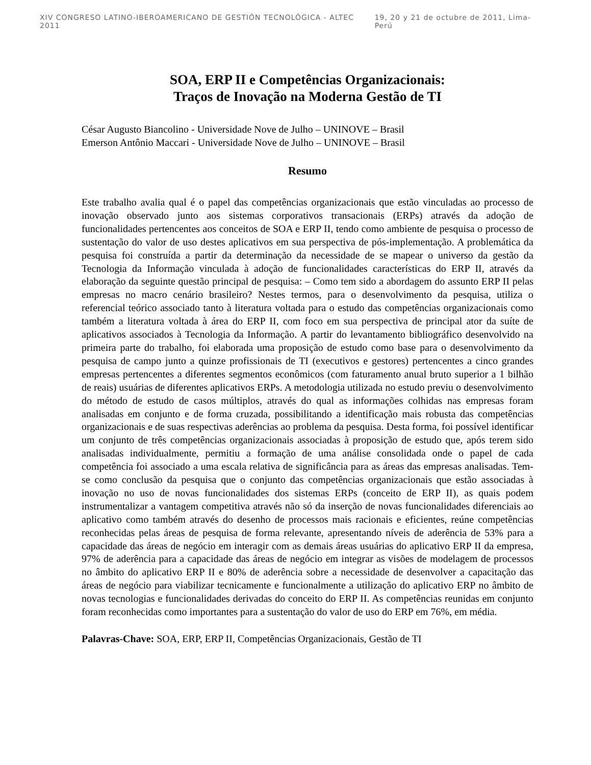XIV CONGRESO LATINO-IBEROAMERICANO DE GESTIÓN TECNOLÓGICA - ALTEC 2011 19, 20 y 21 de octubre de 2011, Lima-Perú
SOA, ERP II e Competências Organizacionais:
Traços de Inovação na Moderna Gestão de TI
César Augusto Biancolino - Universidade Nove de Julho – UNINOVE – Brasil
Emerson Antônio Maccari - Universidade Nove de Julho – UNINOVE – Brasil
Resumo
Este trabalho avalia qual é o papel das competências organizacionais que estão vinculadas ao processo de inovação observado junto aos sistemas corporativos transacionais (ERPs) através da adoção de funcionalidades pertencentes aos conceitos de SOA e ERP II, tendo como ambiente de pesquisa o processo de sustentação do valor de uso destes aplicativos em sua perspectiva de pós-implementação. A problemática da pesquisa foi construída a partir da determinação da necessidade de se mapear o universo da gestão da Tecnologia da Informação vinculada à adoção de funcionalidades características do ERP II, através da elaboração da seguinte questão principal de pesquisa: – Como tem sido a abordagem do assunto ERP II pelas empresas no macro cenário brasileiro? Nestes termos, para o desenvolvimento da pesquisa, utiliza o referencial teórico associado tanto à literatura voltada para o estudo das competências organizacionais como também a literatura voltada à área do ERP II, com foco em sua perspectiva de principal ator da suíte de aplicativos associados à Tecnologia da Informação. A partir do levantamento bibliográfico desenvolvido na primeira parte do trabalho, foi elaborada uma proposição de estudo como base para o desenvolvimento da pesquisa de campo junto a quinze profissionais de TI (executivos e gestores) pertencentes a cinco grandes empresas pertencentes a diferentes segmentos econômicos (com faturamento anual bruto superior a 1 bilhão de reais) usuárias de diferentes aplicativos ERPs. A metodologia utilizada no estudo previu o desenvolvimento do método de estudo de casos múltiplos, através do qual as informações colhidas nas empresas foram analisadas em conjunto e de forma cruzada, possibilitando a identificação mais robusta das competências organizacionais e de suas respectivas aderências ao problema da pesquisa. Desta forma, foi possível identificar um conjunto de três competências organizacionais associadas à proposição de estudo que, após terem sido analisadas individualmente, permitiu a formação de uma análise consolidada onde o papel de cada competência foi associado a uma escala relativa de significância para as áreas das empresas analisadas. Tem-se como conclusão da pesquisa que o conjunto das competências organizacionais que estão associadas à inovação no uso de novas funcionalidades dos sistemas ERPs (conceito de ERP II), as quais podem instrumentalizar a vantagem competitiva através não só da inserção de novas funcionalidades diferenciais ao aplicativo como também através do desenho de processos mais racionais e eficientes, reúne competências reconhecidas pelas áreas de pesquisa de forma relevante, apresentando níveis de aderência de 53% para a capacidade das áreas de negócio em interagir com as demais áreas usuárias do aplicativo ERP II da empresa, 97% de aderência para a capacidade das áreas de negócio em integrar as visões de modelagem de processos no âmbito do aplicativo ERP II e 80% de aderência sobre a necessidade de desenvolver a capacitação das áreas de negócio para viabilizar tecnicamente e funcionalmente a utilização do aplicativo ERP no âmbito de novas tecnologias e funcionalidades derivadas do conceito do ERP II. As competências reunidas em conjunto foram reconhecidas como importantes para a sustentação do valor de uso do ERP em 76%, em média.
Palavras-Chave: SOA, ERP, ERP II, Competências Organizacionais, Gestão de TI